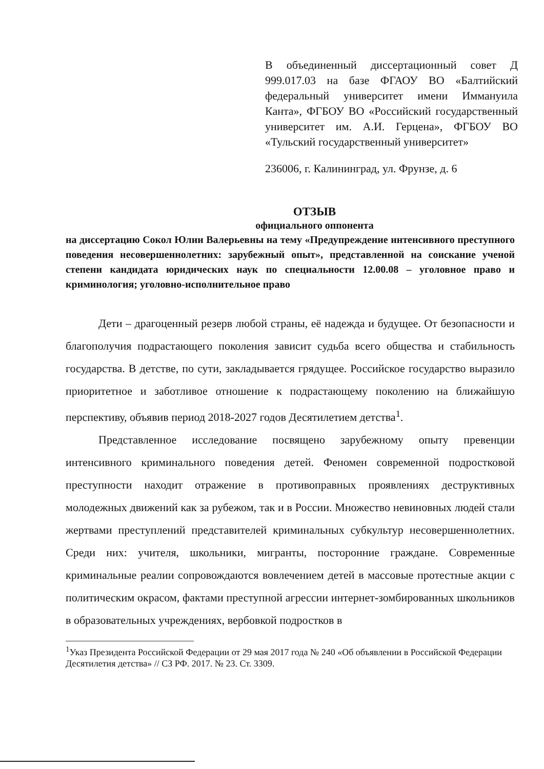В объединенный диссертационный совет Д 999.017.03 на базе ФГАОУ ВО «Балтийский федеральный университет имени Иммануила Канта», ФГБОУ ВО «Российский государственный университет им. А.И. Герцена», ФГБОУ ВО «Тульский государственный университет»
236006, г. Калининград, ул. Фрунзе, д. 6
ОТЗЫВ
официального оппонента
на диссертацию Сокол Юлии Валерьевны на тему «Предупреждение интенсивного преступного поведения несовершеннолетних: зарубежный опыт», представленной на соискание ученой степени кандидата юридических наук по специальности 12.00.08 – уголовное право и криминология; уголовно-исполнительное право
Дети – драгоценный резерв любой страны, её надежда и будущее. От безопасности и благополучия подрастающего поколения зависит судьба всего общества и стабильность государства. В детстве, по сути, закладывается грядущее. Российское государство выразило приоритетное и заботливое отношение к подрастающему поколению на ближайшую перспективу, объявив период 2018-2027 годов Десятилетием детства<sup>1</sup>.
Представленное исследование посвящено зарубежному опыту превенции интенсивного криминального поведения детей. Феномен современной подростковой преступности находит отражение в противоправных проявлениях деструктивных молодежных движений как за рубежом, так и в России. Множество невиновных людей стали жертвами преступлений представителей криминальных субкультур несовершеннолетних. Среди них: учителя, школьники, мигранты, посторонние граждане. Современные криминальные реалии сопровождаются вовлечением детей в массовые протестные акции с политическим окрасом, фактами преступной агрессии интернет-зомбированных школьников в образовательных учреждениях, вербовкой подростков в
<sup>1</sup> Указ Президента Российской Федерации от 29 мая 2017 года № 240 «Об объявлении в Российской Федерации Десятилетия детства» // СЗ РФ. 2017. № 23. Ст. 3309.